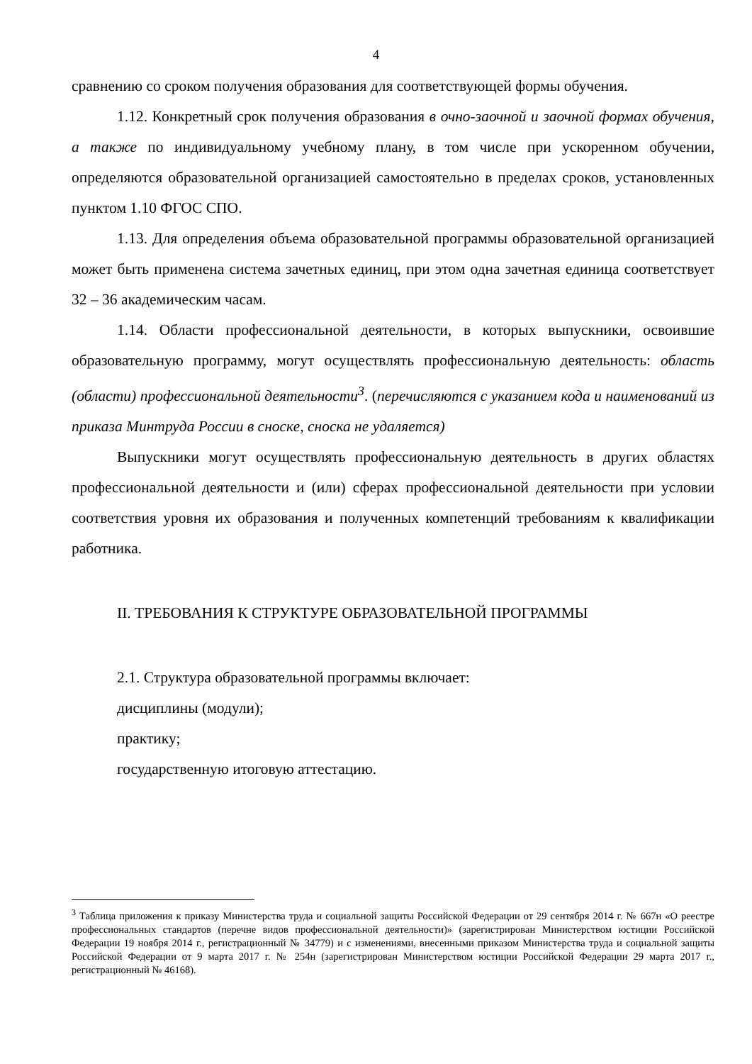4
сравнению со сроком получения образования для соответствующей формы обучения.
1.12. Конкретный срок получения образования в очно-заочной и заочной формах обучения, а также по индивидуальному учебному плану, в том числе при ускоренном обучении, определяются образовательной организацией самостоятельно в пределах сроков, установленных пунктом 1.10 ФГОС СПО.
1.13. Для определения объема образовательной программы образовательной организацией может быть применена система зачетных единиц, при этом одна зачетная единица соответствует 32 – 36 академическим часам.
1.14. Области профессиональной деятельности, в которых выпускники, освоившие образовательную программу, могут осуществлять профессиональную деятельность: область (области) профессиональной деятельности<sup>3</sup>. (перечисляются с указанием кода и наименований из приказа Минтруда России в сноске, сноска не удаляется)
Выпускники могут осуществлять профессиональную деятельность в других областях профессиональной деятельности и (или) сферах профессиональной деятельности при условии соответствия уровня их образования и полученных компетенций требованиям к квалификации работника.
II. ТРЕБОВАНИЯ К СТРУКТУРЕ ОБРАЗОВАТЕЛЬНОЙ ПРОГРАММЫ
2.1. Структура образовательной программы включает:
дисциплины (модули);
практику;
государственную итоговую аттестацию.
<sup>3</sup> Таблица приложения к приказу Министерства труда и социальной защиты Российской Федерации от 29 сентября 2014 г. № 667н «О реестре профессиональных стандартов (перечне видов профессиональной деятельности)» (зарегистрирован Министерством юстиции Российской Федерации 19 ноября 2014 г., регистрационный № 34779) и с изменениями, внесенными приказом Министерства труда и социальной защиты Российской Федерации от 9 марта 2017 г. № 254н (зарегистрирован Министерством юстиции Российской Федерации 29 марта 2017 г., регистрационный № 46168).